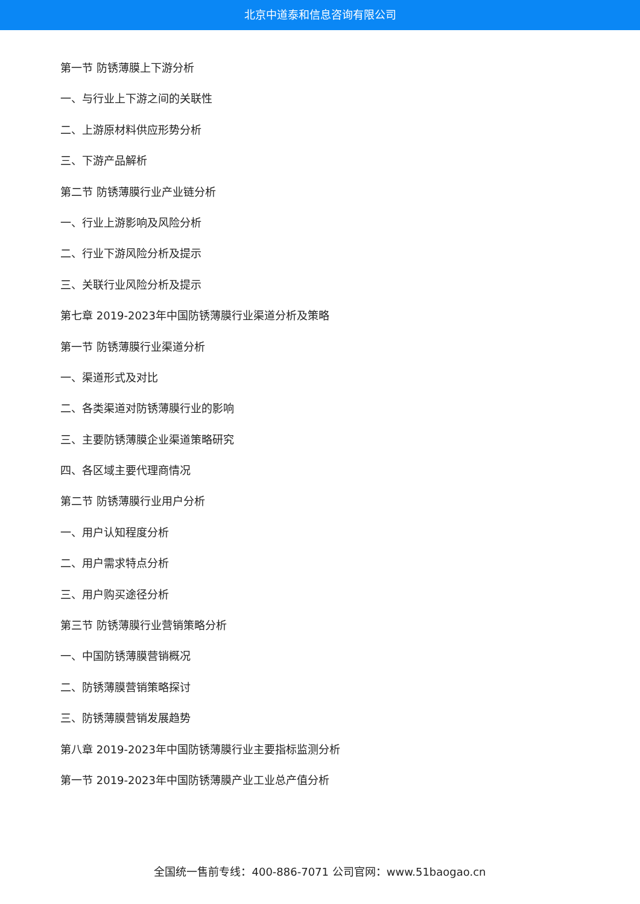北京中道泰和信息咨询有限公司
第一节 防锈薄膜上下游分析
一、与行业上下游之间的关联性
二、上游原材料供应形势分析
三、下游产品解析
第二节 防锈薄膜行业产业链分析
一、行业上游影响及风险分析
二、行业下游风险分析及提示
三、关联行业风险分析及提示
第七章 2019-2023年中国防锈薄膜行业渠道分析及策略
第一节 防锈薄膜行业渠道分析
一、渠道形式及对比
二、各类渠道对防锈薄膜行业的影响
三、主要防锈薄膜企业渠道策略研究
四、各区域主要代理商情况
第二节 防锈薄膜行业用户分析
一、用户认知程度分析
二、用户需求特点分析
三、用户购买途径分析
第三节 防锈薄膜行业营销策略分析
一、中国防锈薄膜营销概况
二、防锈薄膜营销策略探讨
三、防锈薄膜营销发展趋势
第八章 2019-2023年中国防锈薄膜行业主要指标监测分析
第一节 2019-2023年中国防锈薄膜产业工业总产值分析
全国统一售前专线：400-886-7071 公司官网：www.51baogao.cn